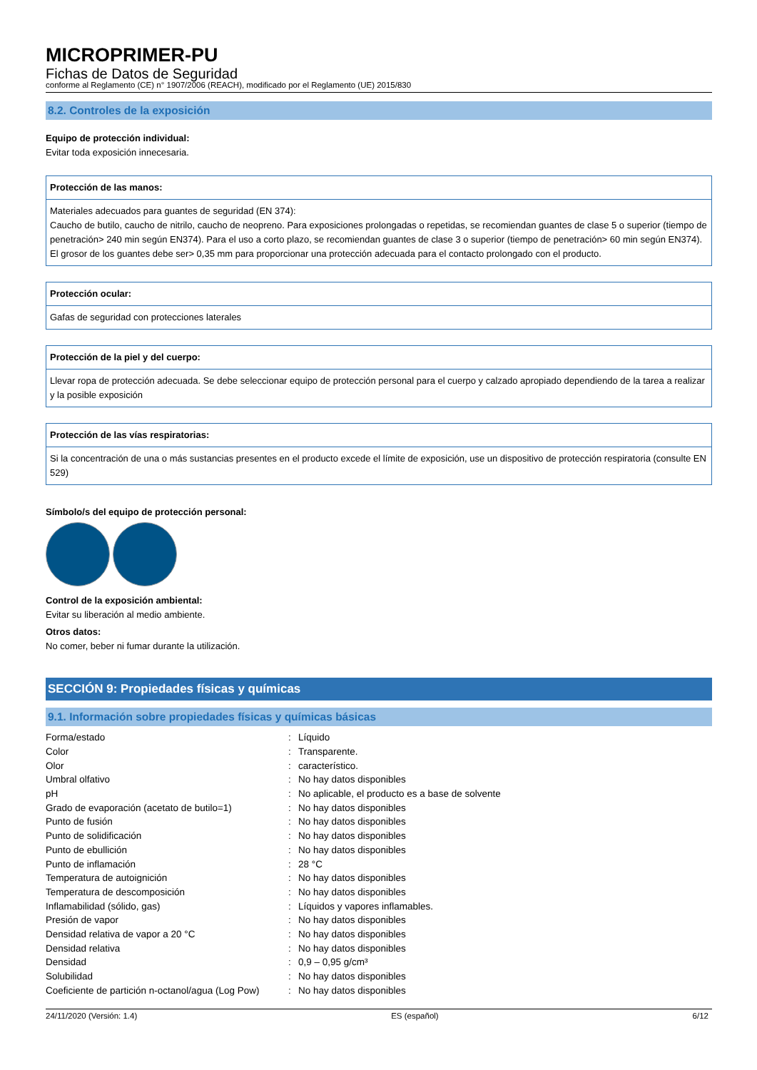MICROPRIMER-PU
Fichas de Datos de Seguridad
conforme al Reglamento (CE) n° 1907/2006 (REACH), modificado por el Reglamento (UE) 2015/830
8.2. Controles de la exposición
Equipo de protección individual:
Evitar toda exposición innecesaria.
Protección de las manos:
Materiales adecuados para guantes de seguridad (EN 374):
Caucho de butilo, caucho de nitrilo, caucho de neopreno. Para exposiciones prolongadas o repetidas, se recomiendan guantes de clase 5 o superior (tiempo de penetración> 240 min según EN374). Para el uso a corto plazo, se recomiendan guantes de clase 3 o superior (tiempo de penetración> 60 min según EN374). El grosor de los guantes debe ser> 0,35 mm para proporcionar una protección adecuada para el contacto prolongado con el producto.
Protección ocular:
Gafas de seguridad con protecciones laterales
Protección de la piel y del cuerpo:
Llevar ropa de protección adecuada. Se debe seleccionar equipo de protección personal para el cuerpo y calzado apropiado dependiendo de la tarea a realizar y la posible exposición
Protección de las vías respiratorias:
Si la concentración de una o más sustancias presentes en el producto excede el límite de exposición, use un dispositivo de protección respiratoria (consulte EN 529)
Símbolo/s del equipo de protección personal:
Control de la exposición ambiental:
Evitar su liberación al medio ambiente.
Otros datos:
No comer, beber ni fumar durante la utilización.
SECCIÓN 9: Propiedades físicas y químicas
9.1. Información sobre propiedades físicas y químicas básicas
| Forma/estado | : | Líquido |
| Color | : | Transparente. |
| Olor | : | característico. |
| Umbral olfativo | : | No hay datos disponibles |
| pH | : | No aplicable, el producto es a base de solvente |
| Grado de evaporación (acetato de butilo=1) | : | No hay datos disponibles |
| Punto de fusión | : | No hay datos disponibles |
| Punto de solidificación | : | No hay datos disponibles |
| Punto de ebullición | : | No hay datos disponibles |
| Punto de inflamación | : | 28 °C |
| Temperatura de autoignición | : | No hay datos disponibles |
| Temperatura de descomposición | : | No hay datos disponibles |
| Inflamabilidad (sólido, gas) | : | Líquidos y vapores inflamables. |
| Presión de vapor | : | No hay datos disponibles |
| Densidad relativa de vapor a 20 °C | : | No hay datos disponibles |
| Densidad relativa | : | No hay datos disponibles |
| Densidad | : | 0,9 – 0,95 g/cm³ |
| Solubilidad | : | No hay datos disponibles |
| Coeficiente de partición n-octanol/agua (Log Pow) | : | No hay datos disponibles |
24/11/2020 (Versión: 1.4) ES (español) 6/12